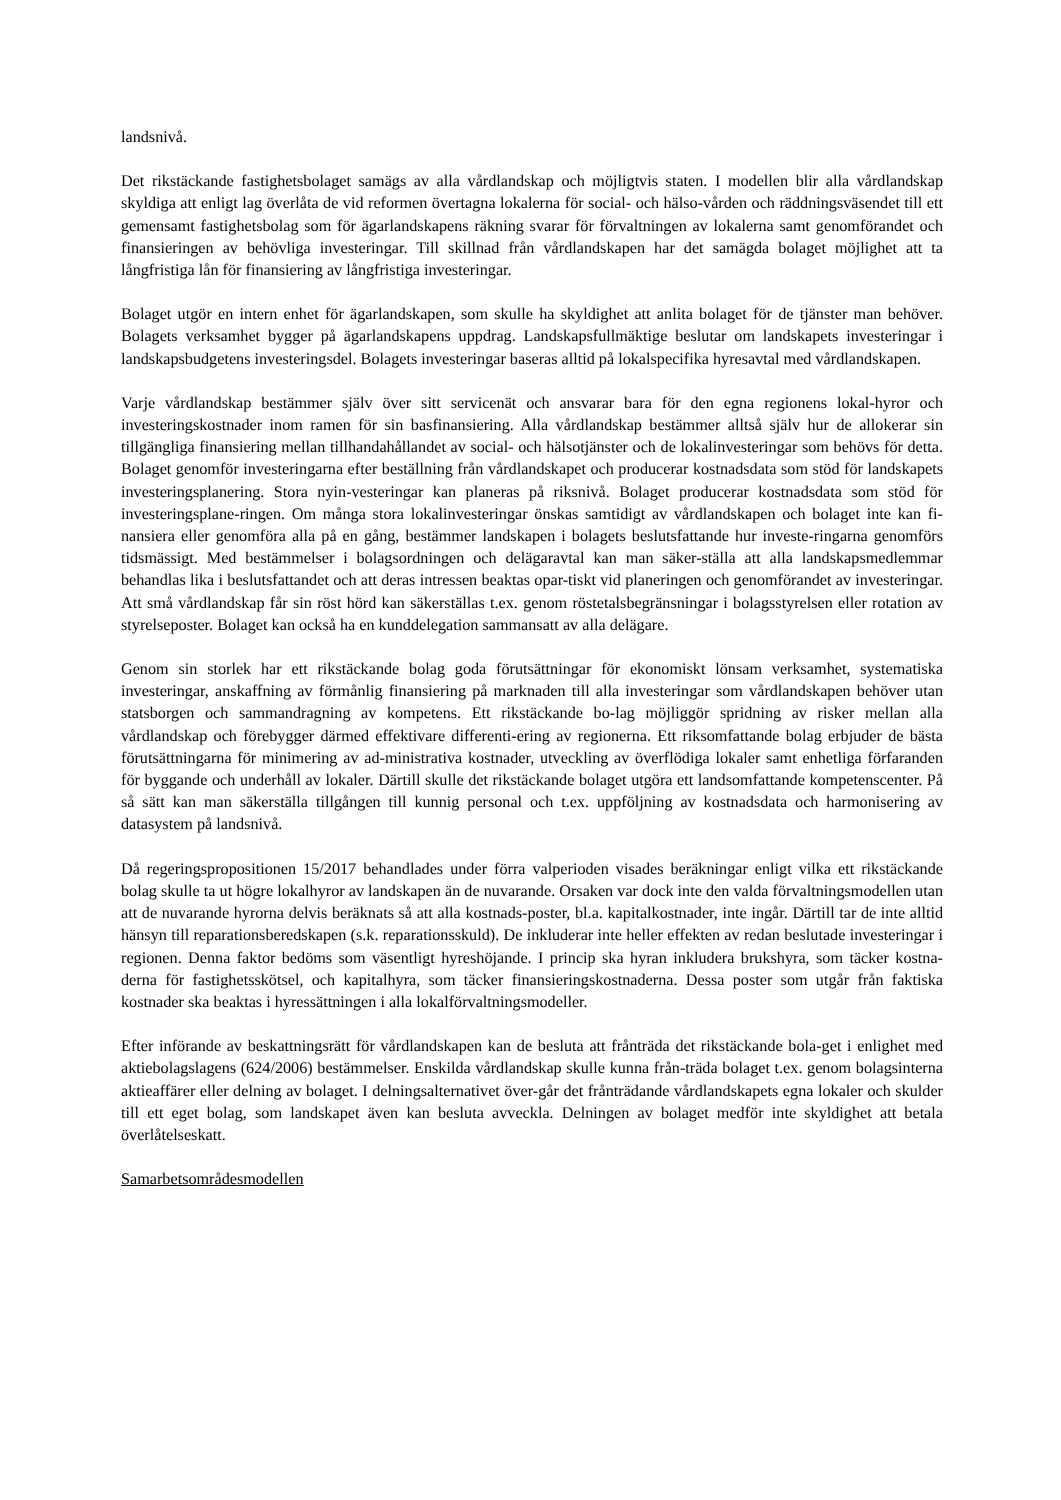landsnivå.
Det rikstäckande fastighetsbolaget samägs av alla vårdlandskap och möjligtvis staten. I modellen blir alla vårdlandskap skyldiga att enligt lag överlåta de vid reformen övertagna lokalerna för social- och hälso-vården och räddningsväsendet till ett gemensamt fastighetsbolag som för ägarlandskapens räkning svarar för förvaltningen av lokalerna samt genomförandet och finansieringen av behövliga investeringar. Till skillnad från vårdlandskapen har det samägda bolaget möjlighet att ta långfristiga lån för finansiering av långfristiga investeringar.
Bolaget utgör en intern enhet för ägarlandskapen, som skulle ha skyldighet att anlita bolaget för de tjänster man behöver. Bolagets verksamhet bygger på ägarlandskapens uppdrag. Landskapsfullmäktige beslutar om landskapets investeringar i landskapsbudgetens investeringsdel. Bolagets investeringar baseras alltid på lokalspecifika hyresavtal med vårdlandskapen.
Varje vårdlandskap bestämmer själv över sitt servicenät och ansvarar bara för den egna regionens lokal-hyror och investeringskostnader inom ramen för sin basfinansiering. Alla vårdlandskap bestämmer alltså själv hur de allokerar sin tillgängliga finansiering mellan tillhandahållandet av social- och hälsotjänster och de lokalinvesteringar som behövs för detta. Bolaget genomför investeringarna efter beställning från vårdlandskapet och producerar kostnadsdata som stöd för landskapets investeringsplanering. Stora nyin-vesteringar kan planeras på riksnivå. Bolaget producerar kostnadsdata som stöd för investeringsplane-ringen. Om många stora lokalinvesteringar önskas samtidigt av vårdlandskapen och bolaget inte kan fi-nansiera eller genomföra alla på en gång, bestämmer landskapen i bolagets beslutsfattande hur investe-ringarna genomförs tidsmässigt. Med bestämmelser i bolagsordningen och delägaravtal kan man säker-ställa att alla landskapsmedlemmar behandlas lika i beslutsfattandet och att deras intressen beaktas opar-tiskt vid planeringen och genomförandet av investeringar. Att små vårdlandskap får sin röst hörd kan säkerställas t.ex. genom röstetalsbegränsningar i bolagsstyrelsen eller rotation av styrelseposter. Bolaget kan också ha en kunddelegation sammansatt av alla delägare.
Genom sin storlek har ett rikstäckande bolag goda förutsättningar för ekonomiskt lönsam verksamhet, systematiska investeringar, anskaffning av förmånlig finansiering på marknaden till alla investeringar som vårdlandskapen behöver utan statsborgen och sammandragning av kompetens. Ett rikstäckande bo-lag möjliggör spridning av risker mellan alla vårdlandskap och förebygger därmed effektivare differenti-ering av regionerna. Ett riksomfattande bolag erbjuder de bästa förutsättningarna för minimering av ad-ministrativa kostnader, utveckling av överflödiga lokaler samt enhetliga förfaranden för byggande och underhåll av lokaler. Därtill skulle det rikstäckande bolaget utgöra ett landsomfattande kompetenscenter. På så sätt kan man säkerställa tillgången till kunnig personal och t.ex. uppföljning av kostnadsdata och harmonisering av datasystem på landsnivå.
Då regeringspropositionen 15/2017 behandlades under förra valperioden visades beräkningar enligt vilka ett rikstäckande bolag skulle ta ut högre lokalhyror av landskapen än de nuvarande. Orsaken var dock inte den valda förvaltningsmodellen utan att de nuvarande hyrorna delvis beräknats så att alla kostnads-poster, bl.a. kapitalkostnader, inte ingår. Därtill tar de inte alltid hänsyn till reparationsberedskapen (s.k. reparationsskuld). De inkluderar inte heller effekten av redan beslutade investeringar i regionen. Denna faktor bedöms som väsentligt hyreshöjande. I princip ska hyran inkludera brukshyra, som täcker kostna-derna för fastighetsskötsel, och kapitalhyra, som täcker finansieringskostnaderna. Dessa poster som utgår från faktiska kostnader ska beaktas i hyressättningen i alla lokalförvaltningsmodeller.
Efter införande av beskattningsrätt för vårdlandskapen kan de besluta att frånträda det rikstäckande bola-get i enlighet med aktiebolagslagens (624/2006) bestämmelser. Enskilda vårdlandskap skulle kunna från-träda bolaget t.ex. genom bolagsinterna aktieaffärer eller delning av bolaget. I delningsalternativet över-går det frånträdande vårdlandskapets egna lokaler och skulder till ett eget bolag, som landskapet även kan besluta avveckla. Delningen av bolaget medför inte skyldighet att betala överlåtelseskatt.
Samarbetsområdesmodellen